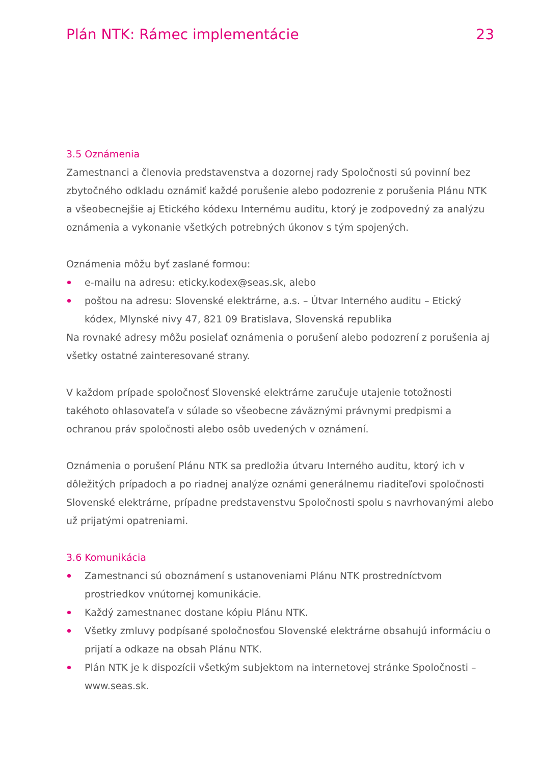Plán NTK: Rámec implementácie 23
3.5 Oznámenia
Zamestnanci a členovia predstavenstva a dozornej rady Spoločnosti sú povinní bez zbytočného odkladu oznámiť každé porušenie alebo podozrenie z porušenia Plánu NTK a všeobecnejšie aj Etického kódexu Internému auditu, ktorý je zodpovedný za analýzu oznámenia a vykonanie všetkých potrebných úkonov s tým spojených.
Oznámenia môžu byť zaslané formou:
e-mailu na adresu: eticky.kodex@seas.sk, alebo
poštou na adresu: Slovenské elektrárne, a.s. – Útvar Interného auditu – Etický kódex, Mlynské nivy 47, 821 09 Bratislava, Slovenská republika
Na rovnaké adresy môžu posielať oznámenia o porušení alebo podozrení z porušenia aj všetky ostatné zainteresované strany.
V každom prípade spoločnosť Slovenské elektrárne zaručuje utajenie totožnosti takéhoto ohlasovateľa v súlade so všeobecne záväznými právnymi predpismi a ochranou práv spoločnosti alebo osôb uvedených v oznámení.
Oznámenia o porušení Plánu NTK sa predložia útvaru Interného auditu, ktorý ich v dôležitých prípadoch a po riadnej analýze oznámi generálnemu riaditeľovi spoločnosti Slovenské elektrárne, prípadne predstavenstvu Spoločnosti spolu s navrhovanými alebo už prijatými opatreniami.
3.6 Komunikácia
Zamestnanci sú oboznámení s ustanoveniami Plánu NTK prostredníctvom prostriedkov vnútornej komunikácie.
Každý zamestnanec dostane kópiu Plánu NTK.
Všetky zmluvy podpísané spoločnosťou Slovenské elektrárne obsahujú informáciu o prijatí a odkaze na obsah Plánu NTK.
Plán NTK je k dispozícii všetkým subjektom na internetovej stránke Spoločnosti – www.seas.sk.